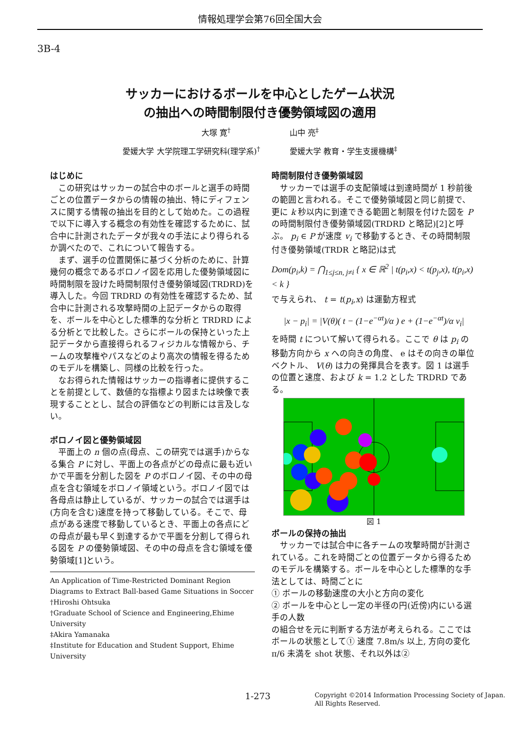情報処理学会第76回全国大会
3B-4
サッカーにおけるボールを中心としたゲーム状況
の抽出への時間制限付き優勢領域図の適用
大塚 寛<sup>†</sup> 山中 亮<sup>‡</sup>
愛媛大学 大学院理工学研究科(理学系)<sup>†</sup> 愛媛大学 教育・学生支援機構<sup>‡</sup>
はじめに
この研究はサッカーの試合中のボールと選手の時間ごとの位置データからの情報の抽出、特にディフェンスに関する情報の抽出を目的として始めた。この過程で以下に導入する概念の有効性を確認するために、試合中に計測されたデータが我々の手法により得られるか調べたので、これについて報告する。
まず、選手の位置関係に基づく分析のために、計算幾何の概念であるボロノイ図を応用した優勢領域図に時間制限を設けた時間制限付き優勢領域図(TRDRD)を導入した。今回 TRDRD の有効性を確認するため、試合中に計測される攻撃時間の上記データからの取得を、ボールを中心とした標準的な分析と TRDRD による分析とで比較した。さらにボールの保持といった上記データから直接得られるフィジカルな情報から、チームの攻撃権やパスなどのより高次の情報を得るためのモデルを構築し、同様の比較を行った。
なお得られた情報はサッカーの指導者に提供することを前提として、数値的な指標より図または映像で表現することとし、試合の評価などの判断には言及しない。
ボロノイ図と優勢領域図
平面上の n 個の点(母点、この研究では選手)からなる集合 P に対し、平面上の各点がどの母点に最も近いかで平面を分割した図を P のボロノイ図、その中の母点を含む領域をボロノイ領域という。ボロノイ図では各母点は静止しているが、サッカーの試合では選手は(方向を含む)速度を持って移動している。そこで、母点がある速度で移動しているとき、平面上の各点にどの母点が最も早く到達するかで平面を分割して得られる図を P の優勢領域図、その中の母点を含む領域を優勢領域[1]という。
An Application of Time-Restricted Dominant Region Diagrams to Extract Ball-based Game Situations in Soccer
†Hiroshi Ohtsuka
†Graduate School of Science and Engineering,Ehime University
‡Akira Yamanaka
‡Institute for Education and Student Support, Ehime University
時間制限付き優勢領域図
サッカーでは選手の支配領域は到達時間が 1 秒前後の範囲と言われる。そこで優勢領域図と同じ前提で、更に k 秒以内に到達できる範囲と制限を付けた図を P の時間制限付き優勢領域図(TRDRD と略記)[2]と呼ぶ。 p<sub>i</sub> ∈ P が速度 v<sub>i</sub> で移動するとき、その時間制限付き優勢領域(TRDR と略記)は式
Dom(p<sub>i</sub>,k) = ⋂<sub>1≤j≤n, j≠i</sub> { x ∈ ℝ<sup>2</sup> | t(p<sub>i</sub>,x) < t(p<sub>j</sub>,x), t(p<sub>i</sub>,x) < k }
で与えられ、 t = t(p<sub>i</sub>,x) は運動方程式
|x − p<sub>i</sub>| = |V(θ)( t − (1−e<sup>−αt</sup>)/α ) e + (1−e<sup>−αt</sup>)/α v<sub>i</sub>|
を時間 t について解いて得られる。ここで θ は p<sub>i</sub> の移動方向から x への向きの角度、 e はその向きの単位ベクトル、 V(θ) は力の発揮具合を表す。図 1 は選手の位置と速度、および k = 1.2 とした TRDRD である。
図 1
ボールの保持の抽出
サッカーでは試合中に各チームの攻撃時間が計測されている。これを時間ごとの位置データから得るためのモデルを構築する。ボールを中心とした標準的な手法としては、時間ごとに
① ボールの移動速度の大小と方向の変化
② ボールを中心とし一定の半径の円(近傍)内にいる選手の人数
の組合せを元に判断する方法が考えられる。ここではボールの状態として① 速度 7.8m/s 以上, 方向の変化 π/6 未満を shot 状態、それ以外は②
1-273 Copyright ©2014 Information Processing Society of Japan.
All Rights Reserved.